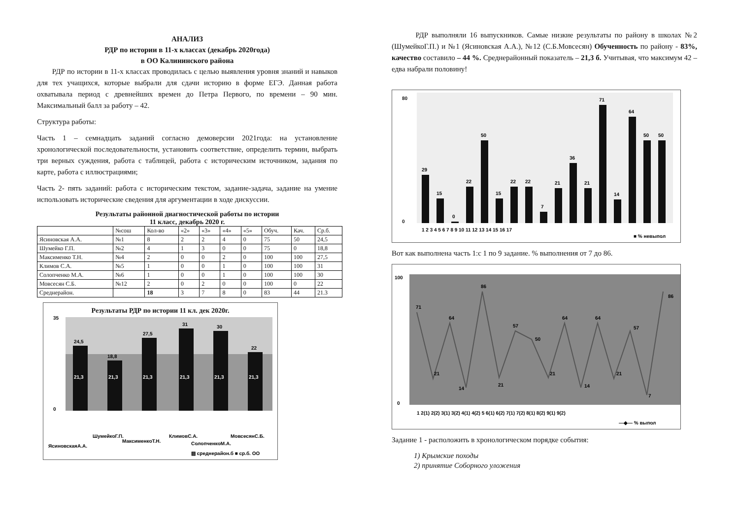АНАЛИЗ
РДР по истории в 11-х классах (декабрь 2020года)
в ОО Калининского района
РДР по истории в 11-х классах проводилась с целью выявления уровня знаний и навыков для тех учащихся, которые выбрали для сдачи историю в форме ЕГЭ. Данная работа охватывала период с древнейших времен до Петра Первого, по времени – 90 мин. Максимальный балл за работу – 42.
Структура работы:
Часть 1 – семнадцать заданий согласно демоверсии 2021года: на установление хронологической последовательности, установить соответствие, определить термин, выбрать три верных суждения, работа с таблицей, работа с историческим источником, задания по карте, работа с иллюстрациями;
Часть 2- пять заданий: работа с историческим текстом, задание-задача, задание на умение использовать исторические сведения для аргументации в ходе дискуссии.
Результаты районной диагностической работы по истории
11 класс, декабрь 2020 г.
| | №сош | Кол-во | «2» | «3» | «4» | «5» | Обуч. | Кач. | Ср.б. |
| --- | --- | --- | --- | --- | --- | --- | --- | --- | --- |
| Ясиновская А.А. | №1 | 8 | 2 | 2 | 4 | 0 | 75 | 50 | 24,5 |
| Шумейко Г.П. | №2 | 4 | 1 | 3 | 0 | 0 | 75 | 0 | 18,8 |
| Максименко Т.Н. | №4 | 2 | 0 | 0 | 2 | 0 | 100 | 100 | 27,5 |
| Климов С.А. | №5 | 1 | 0 | 0 | 1 | 0 | 100 | 100 | 31 |
| Солопченко М.А. | №6 | 1 | 0 | 0 | 1 | 0 | 100 | 100 | 30 |
| Мовсесян С.Б. | №12 | 2 | 0 | 2 | 0 | 0 | 100 | 0 | 22 |
| Среднерайон. | | 18 | 3 | 7 | 8 | 0 | 83 | 44 | 21.3 |
Результаты РДР по истории 11 кл. дек 2020г.
24,5
18,8
27,5
31
30
22
21,3
21,3
21,3
21,3
21,3
21,3
35
0
ЯсиновскаяА.А.
ШумейкоГ.П.
МаксименкоТ.Н.
КлимовС.А.
СолопченкоМ.А.
МовсесянС.Б.
▨ среднерайон.б ■ ср.б. ОО
РДР выполняли 16 выпускников. Самые низкие результаты по району в школах №2 (ШумейкоГ.П.) и №1 (Ясиновская А.А.), №12 (С.Б.Мовсесян) Обученность по району - 83%, качество составило – 44 %. Среднерайонный показатель – 21,3 б. Учитывая, что максимум 42 – едва набрали половину!
80
0
29
15
0
22
50
15
22
22
7
21
36
21
71
14
64
50
50
1 2 3 4 5 6 7 8 9 10 11 12 13 14 15 16 17
■ % невыпол
Вот как выполнена часть 1:с 1 по 9 задание. % выполнения от 7 до 86.
100
0
71
21
64
14
86
21
57
50
21
64
14
64
21
57
7
86
1 2(1) 2(2) 3(1) 3(2) 4(1) 4(2) 5 6(1) 6(2) 7(1) 7(2) 8(1) 8(2) 9(1) 9(2)
—◆— % выпол
Задание 1 - расположить в хронологическом порядке события:
1) Крымские походы
2) принятие Соборного уложения